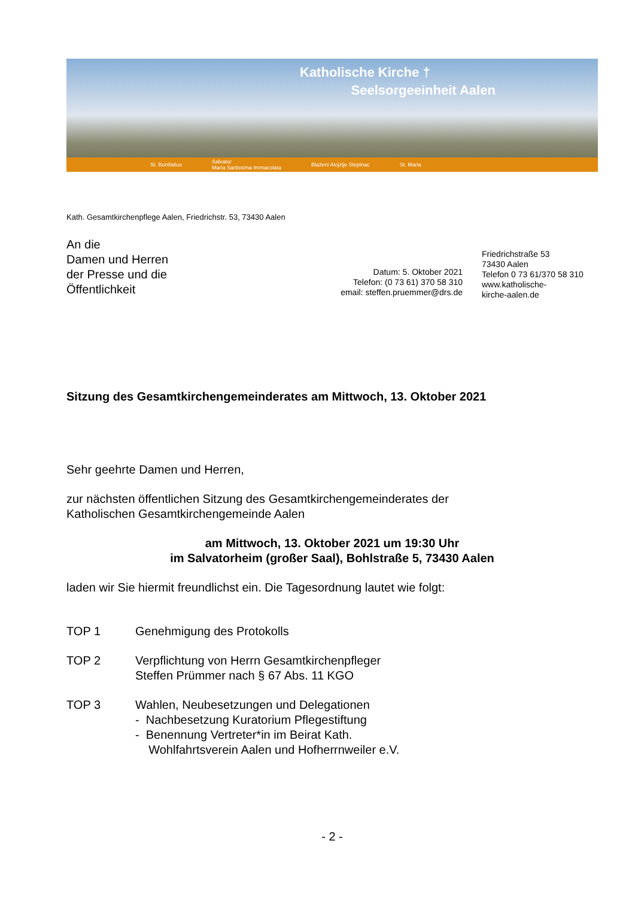Katholische Kirche †
Seelsorgeeinheit Aalen
St. Bonifatius Salvator
Maria Sartissima Immacolata Blaženi Alojzije Stepinac St. Maria
Kath. Gesamtkirchenpflege Aalen, Friedrichstr. 53, 73430 Aalen
An die
Damen und Herren
der Presse und die
Öffentlichkeit
Datum: 5. Oktober 2021
Telefon: (0 73 61) 370 58 310
email: steffen.pruemmer@drs.de
Friedrichstraße 53
73430 Aalen
Telefon 0 73 61/370 58 310
www.katholische-
kirche-aalen.de
Sitzung des Gesamtkirchengemeinderates am Mittwoch, 13. Oktober 2021
Sehr geehrte Damen und Herren,
zur nächsten öffentlichen Sitzung des Gesamtkirchengemeinderates der
Katholischen Gesamtkirchengemeinde Aalen
am Mittwoch, 13. Oktober 2021 um 19:30 Uhr
im Salvatorheim (großer Saal), Bohlstraße 5, 73430 Aalen
laden wir Sie hiermit freundlichst ein. Die Tagesordnung lautet wie folgt:
TOP 1 Genehmigung des Protokolls
TOP 2 Verpflichtung von Herrn Gesamtkirchenpfleger
Steffen Prümmer nach § 67 Abs. 11 KGO
TOP 3 Wahlen, Neubesetzungen und Delegationen
- Nachbesetzung Kuratorium Pflegestiftung
- Benennung Vertreter*in im Beirat Kath.
Wohlfahrtsverein Aalen und Hofherrnweiler e.V.
- 2 -